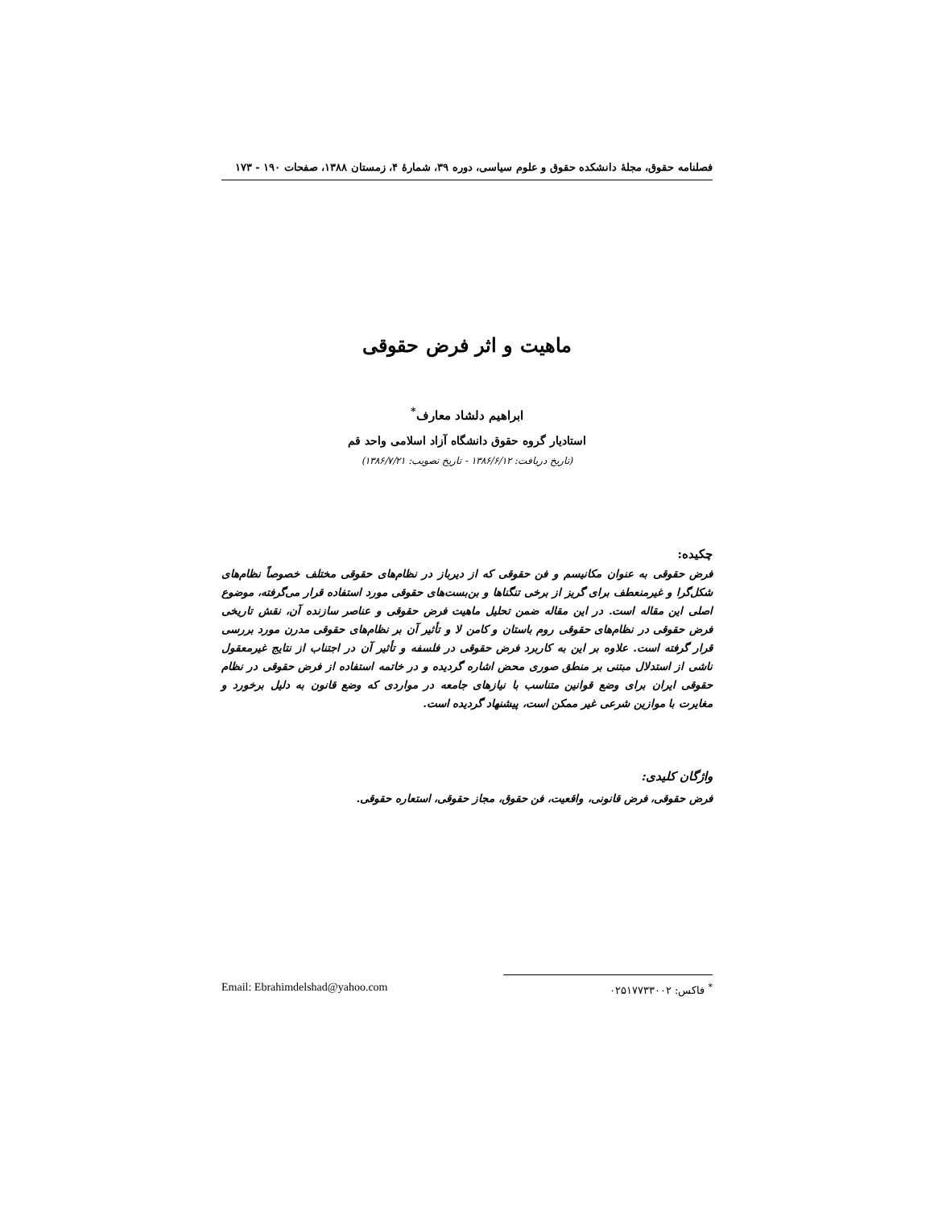فصلنامه حقوق، مجلهٔ دانشکده حقوق و علوم سیاسی، دوره ۳۹، شمارهٔ ۴، زمستان ۱۳۸۸، صفحات ۱۹۰ - ۱۷۳
ماهیت و اثر فرض حقوقی
ابراهیم دلشاد معارف<sup>*</sup>
استادیار گروه حقوق دانشگاه آزاد اسلامی واحد قم
(تاریخ دریافت: ۱۳۸۶/۶/۱۲ - تاریخ تصویب: ۱۳۸۶/۷/۲۱)
چکیده:
فرض حقوقی به عنوان مکانیسم و فن حقوقی که از دیرباز در نظام‌های حقوقی مختلف خصوصاً نظام‌های شکل‌گرا و غیرمنعطف برای گریز از برخی تنگناها و بن‌بست‌های حقوقی مورد استفاده قرار می‌گرفته، موضوع اصلی این مقاله است. در این مقاله ضمن تحلیل ماهیت فرض حقوقی و عناصر سازنده آن، نقش تاریخی فرض حقوقی در نظام‌های حقوقی روم باستان و کامن لا و تأثیر آن بر نظام‌های حقوقی مدرن مورد بررسی قرار گرفته است. علاوه بر این به کاربرد فرض حقوقی در فلسفه و تأثیر آن در اجتناب از نتایج غیرمعقول ناشی از استدلال مبتنی بر منطق صوری محض اشاره گردیده و در خاتمه استفاده از فرض حقوقی در نظام حقوقی ایران برای وضع قوانین متناسب با نیازهای جامعه در مواردی که وضع قانون به دلیل برخورد و مغایرت با موازین شرعی غیر ممکن است، پیشنهاد گردیده است.
واژگان کلیدی:
فرض حقوقی، فرض قانونی، واقعیت، فن حقوق، مجاز حقوقی، استعاره حقوقی.
Email: Ebrahimdelshad@yahoo.com
<sup>*</sup> فاکس: ۰۲۵۱۷۷۳۳۰۰۲